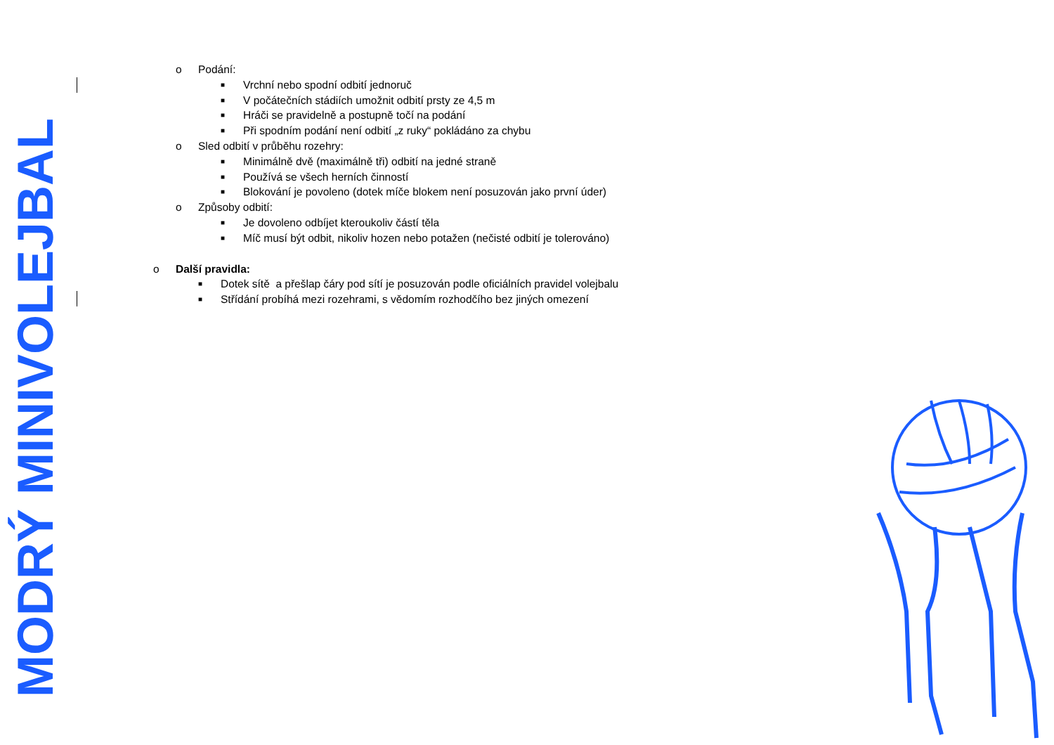MODRÝ MINIVOLEJBAL
o Podání:
■ Vrchní nebo spodní odbití jednoruč
■ V počátečních stádiích umožnit odbití prsty ze 4,5 m
■ Hráči se pravidelně a postupně točí na podání
■ Při spodním podání není odbití „z ruky“ pokládáno za chybu
o Sled odbití v průběhu rozehry:
■ Minimálně dvě (maximálně tři) odbití na jedné straně
■ Používá se všech herních činností
■ Blokování je povoleno (dotek míče blokem není posuzován jako první úder)
o Způsoby odbití:
■ Je dovoleno odbíjet kteroukoliv částí těla
■ Míč musí být odbit, nikoliv hozen nebo potažen (nečisté odbití je tolerováno)
o Další pravidla:
■ Dotek sítě a přešlap čáry pod sítí je posuzován podle oficiálních pravidel volejbalu
■ Střídání probíhá mezi rozehrami, s vědomím rozhodčího bez jiných omezení